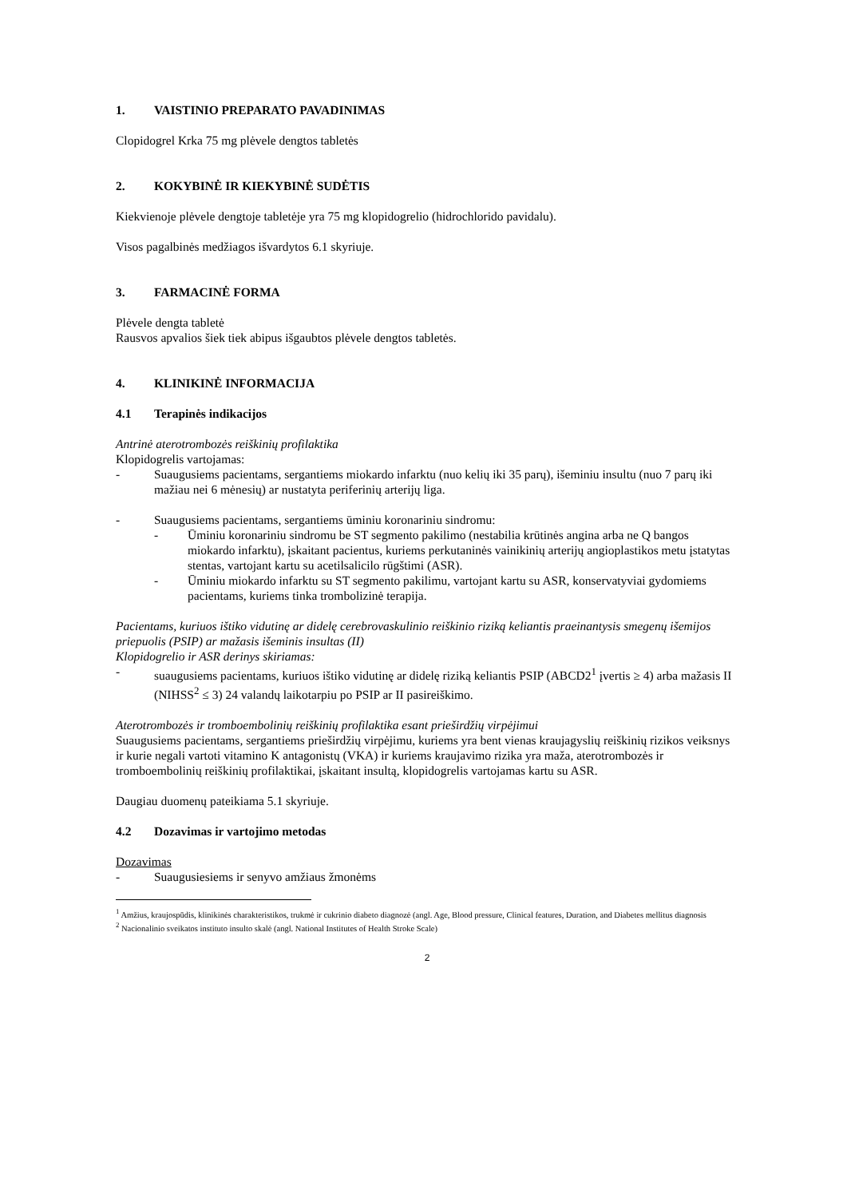1. VAISTINIO PREPARATO PAVADINIMAS
Clopidogrel Krka 75 mg plėvele dengtos tabletės
2. KOKYBINĖ IR KIEKYBINĖ SUDĖTIS
Kiekvienoje plėvele dengtoje tabletėje yra 75 mg klopidogrelio (hidrochlorido pavidalu).
Visos pagalbinės medžiagos išvardytos 6.1 skyriuje.
3. FARMACINĖ FORMA
Plėvele dengta tabletė
Rausvos apvalios šiek tiek abipus išgaubtos plėvele dengtos tabletės.
4. KLINIKINĖ INFORMACIJA
4.1 Terapinės indikacijos
Antrinė aterotrombozės reiškinių profilaktika
Klopidogrelis vartojamas:
- Suaugusiems pacientams, sergantiems miokardo infarktu (nuo kelių iki 35 parų), išeminiu insultu (nuo 7 parų iki mažiau nei 6 mėnesių) ar nustatyta periferinių arterijų liga.
- Suaugusiems pacientams, sergantiems ūminiu koronariniu sindromu:
- Ūminiu koronariniu sindromu be ST segmento pakilimo (nestabilia krūtinės angina arba ne Q bangos miokardo infarktu), įskaitant pacientus, kuriems perkutaninės vainikinių arterijų angioplastikos metu įstatytas stentas, vartojant kartu su acetilsalicilo rūgštimi (ASR).
- Ūminiu miokardo infarktu su ST segmento pakilimu, vartojant kartu su ASR, konservatyviai gydomiems pacientams, kuriems tinka trombolizinė terapija.
Pacientams, kuriuos ištiko vidutinę ar didelę cerebrovaskulinio reiškinio riziką keliantis praeinantysis smegenų išemijos priepuolis (PSIP) ar mažasis išeminis insultas (II)
Klopidogrelio ir ASR derinys skiriamas:
- suaugusiems pacientams, kuriuos ištiko vidutinę ar didelę riziką keliantis PSIP (ABCD2<sup>1</sup> įvertis ≥ 4) arba mažasis II (NIHSS<sup>2</sup> ≤ 3) 24 valandų laikotarpiu po PSIP ar II pasireiškimo.
Aterotrombozės ir tromboembolinių reiškinių profilaktika esant prieširdžių virpėjimui
Suaugusiems pacientams, sergantiems prieširdžių virpėjimu, kuriems yra bent vienas kraujagyslių reiškinių rizikos veiksnys ir kurie negali vartoti vitamino K antagonistų (VKA) ir kuriems kraujavimo rizika yra maža, aterotrombozės ir tromboembolinių reiškinių profilaktikai, įskaitant insultą, klopidogrelis vartojamas kartu su ASR.
Daugiau duomenų pateikiama 5.1 skyriuje.
4.2 Dozavimas ir vartojimo metodas
Dozavimas
- Suaugusiesiems ir senyvo amžiaus žmonėms
<sup>1</sup> Amžius, kraujospūdis, klinikinės charakteristikos, trukmė ir cukrinio diabeto diagnozė (angl. Age, Blood pressure, Clinical features, Duration, and Diabetes mellitus diagnosis
<sup>2</sup> Nacionalinio sveikatos instituto insulto skalė (angl. National Institutes of Health Stroke Scale)
2